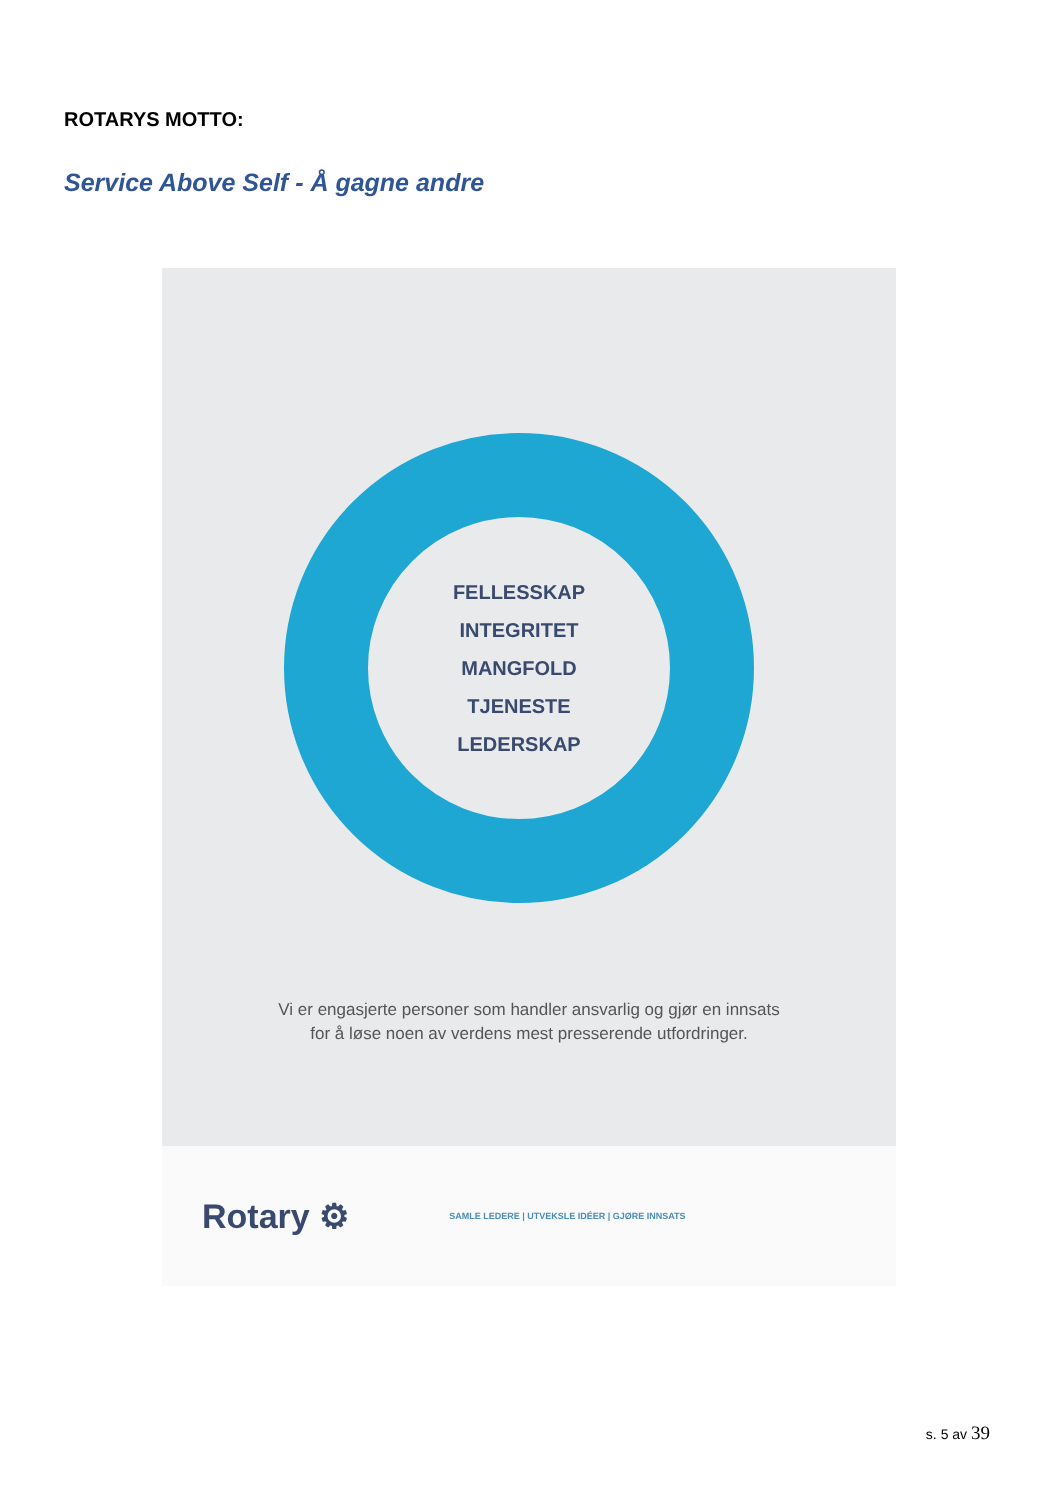ROTARYS MOTTO:
Service Above Self - Å gagne andre
FELLESSKAP
INTEGRITET
MANGFOLD
TJENESTE
LEDERSKAP
Vi er engasjerte personer som handler ansvarlig og gjør en innsats
for å løse noen av verdens mest presserende utfordringer.
Rotary ⚙ SAMLE LEDERE | UTVEKSLE IDÉER | GJØRE INNSATS
s. 5 av 39